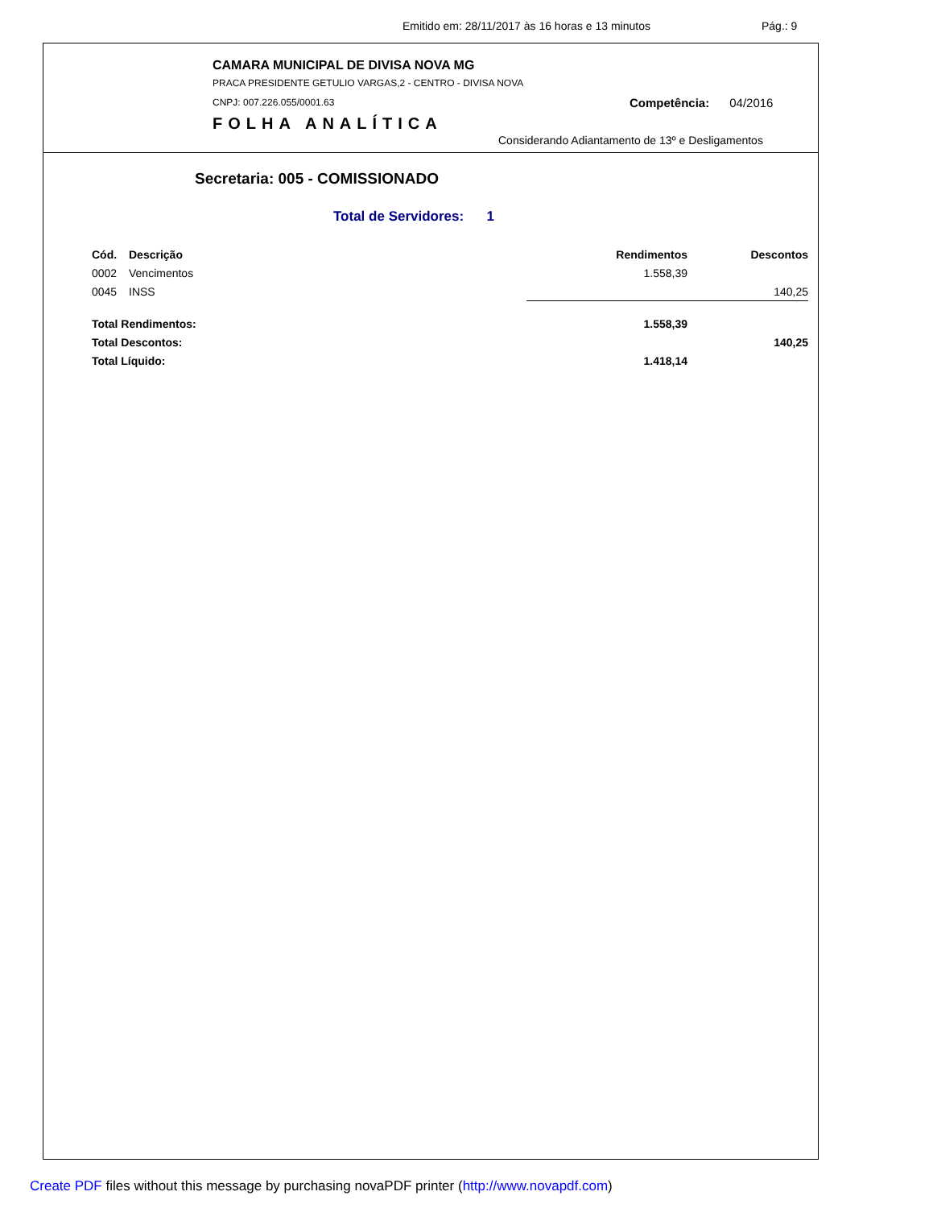Emitido em: 28/11/2017 às 16 horas e 13 minutos Pág.: 9
CAMARA MUNICIPAL DE DIVISA NOVA MG
PRACA PRESIDENTE GETULIO VARGAS,2 - CENTRO - DIVISA NOVA
CNPJ: 007.226.055/0001.63 Competência: 04/2016
FOLHA ANALÍTICA
Considerando Adiantamento de 13º e Desligamentos
Secretaria: 005 - COMISSIONADO
Total de Servidores: 1
| Cód. | Descrição | Rendimentos | Descontos |
| --- | --- | --- | --- |
| 0002 | Vencimentos | 1.558,39 | |
| 0045 | INSS | | 140,25 |
| Total Rendimentos: | | 1.558,39 | |
| Total Descontos: | | | 140,25 |
| Total Líquido: | | 1.418,14 | |
Create PDF files without this message by purchasing novaPDF printer (http://www.novapdf.com)